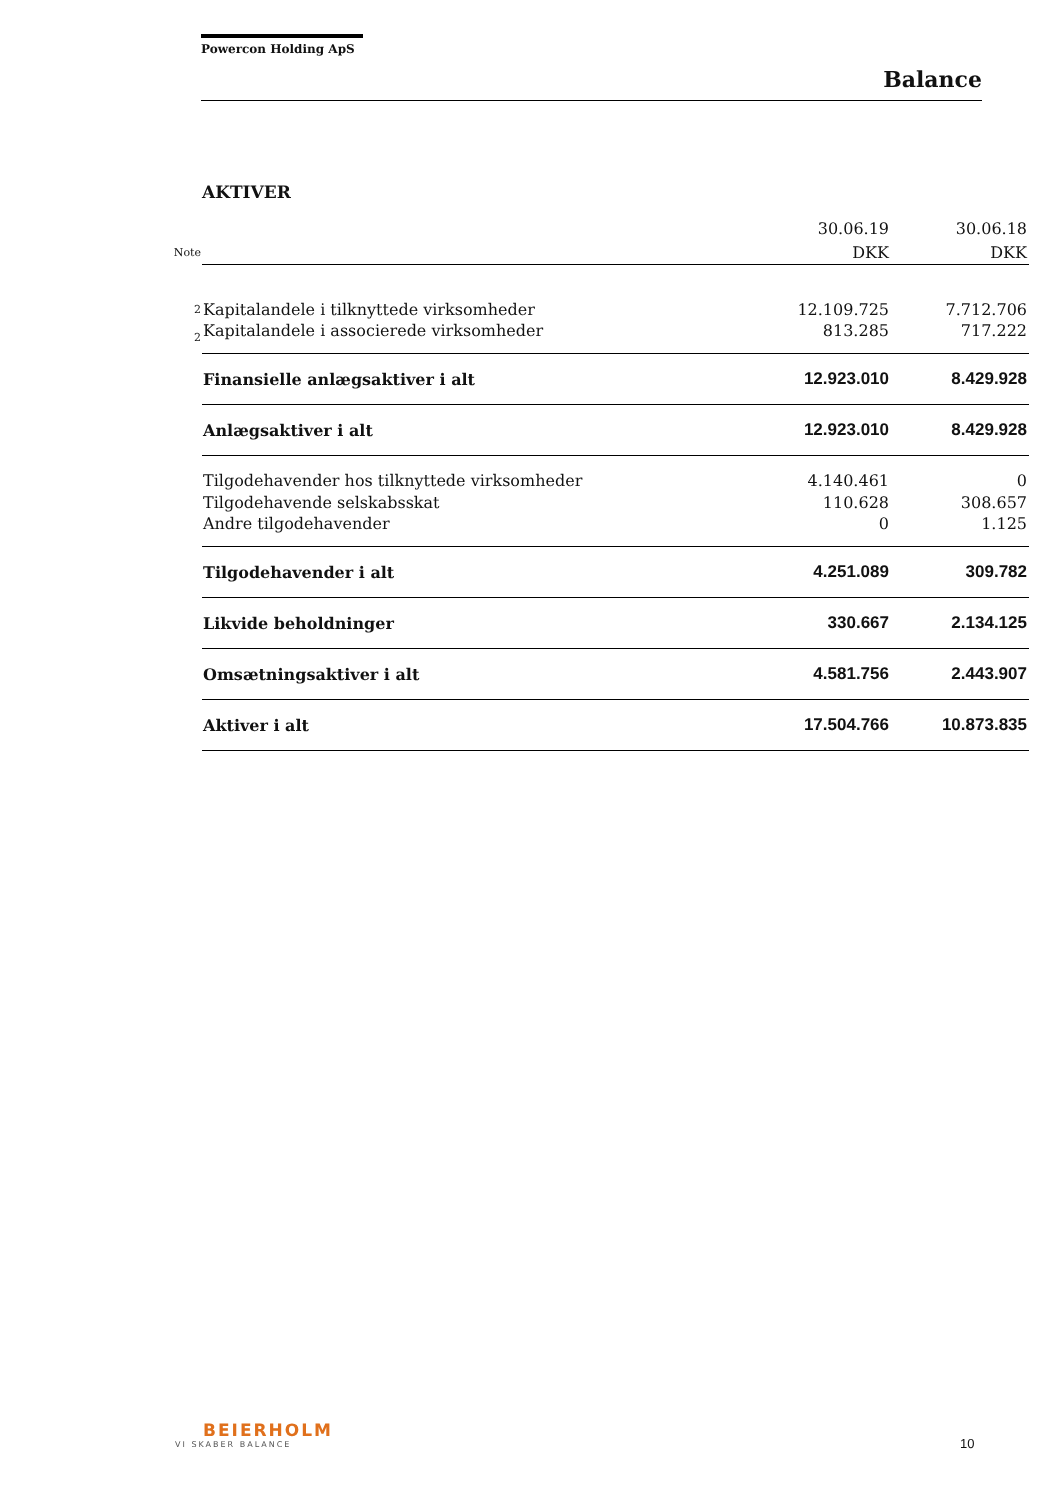Powercon Holding ApS
Balance
AKTIVER
| | | 30.06.19 | 30.06.18 |
| Note | | DKK | DKK |
| 2 | Kapitalandele i tilknyttede virksomheder | 12.109.725 | 7.712.706 |
| 2 | Kapitalandele i associerede virksomheder | 813.285 | 717.222 |
| | Finansielle anlægsaktiver i alt | 12.923.010 | 8.429.928 |
| | Anlægsaktiver i alt | 12.923.010 | 8.429.928 |
| | Tilgodehavender hos tilknyttede virksomheder | 4.140.461 | 0 |
| | Tilgodehavende selskabsskat | 110.628 | 308.657 |
| | Andre tilgodehavender | 0 | 1.125 |
| | Tilgodehavender i alt | 4.251.089 | 309.782 |
| | Likvide beholdninger | 330.667 | 2.134.125 |
| | Omsætningsaktiver i alt | 4.581.756 | 2.443.907 |
| | Aktiver i alt | 17.504.766 | 10.873.835 |
BEIERHOLM
VI SKABER BALANCE 10